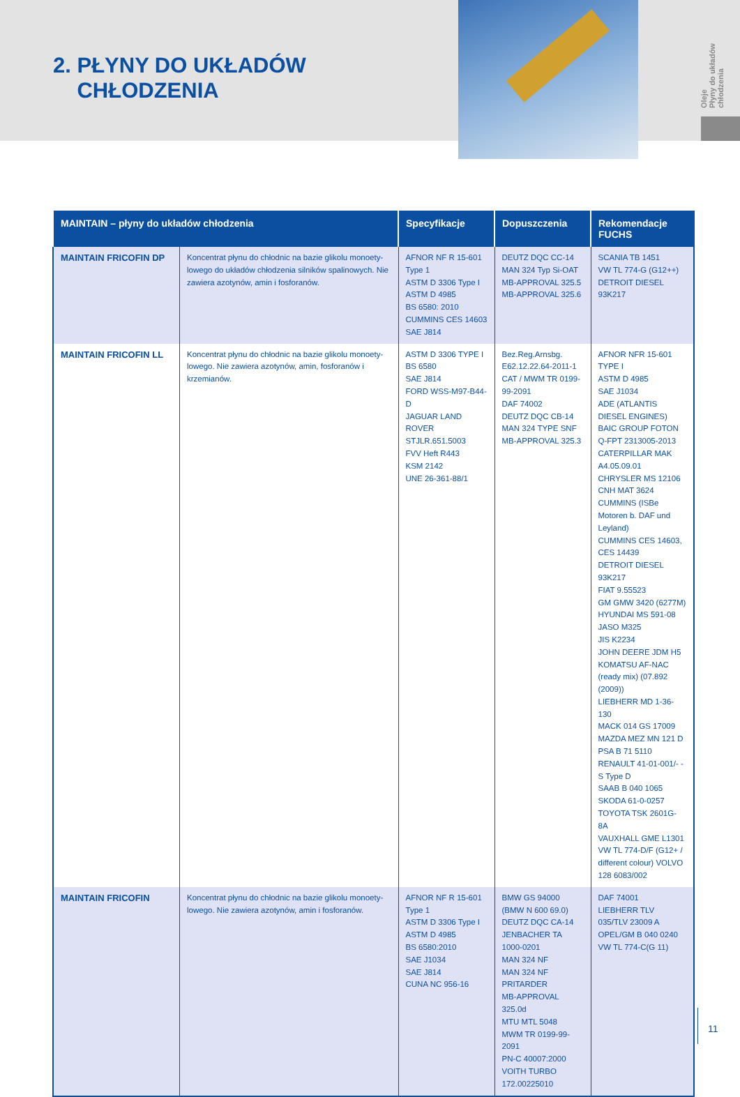Oleje
Płyny do układów chłodzenia
2. PŁYNY DO UKŁADÓW
CHŁODZENIA
| MAINTAIN – płyny do układów chłodzenia | | Specyfikacje | Dopuszczenia | Rekomendacje FUCHS |
| --- | --- | --- | --- | --- |
| MAINTAIN FRICOFIN DP | Koncentrat płynu do chłodnic na bazie glikolu monoety-lowego do układów chłodzenia silników spalinowych. Nie zawiera azotynów, amin i fosforanów. | AFNOR NF R 15-601 Type 1 ASTM D 3306 Type I ASTM D 4985 BS 6580: 2010 CUMMINS CES 14603 SAE J814 | DEUTZ DQC CC-14 MAN 324 Typ Si-OAT MB-APPROVAL 325.5 MB-APPROVAL 325.6 | SCANIA TB 1451 VW TL 774-G (G12++) DETROIT DIESEL 93K217 |
| MAINTAIN FRICOFIN LL | Koncentrat płynu do chłodnic na bazie glikolu monoety-lowego. Nie zawiera azotynów, amin, fosforanów i krzemianów. | ASTM D 3306 TYPE I BS 6580 SAE J814 FORD WSS-M97-B44-D JAGUAR LAND ROVER STJLR.651.5003 FVV Heft R443 KSM 2142 UNE 26-361-88/1 | Bez.Reg.Arnsbg. E62.12.22.64-2011-1 CAT / MWM TR 0199-99-2091 DAF 74002 DEUTZ DQC CB-14 MAN 324 TYPE SNF MB-APPROVAL 325.3 | AFNOR NFR 15-601 TYPE I ASTM D 4985 SAE J1034 ADE (ATLANTIS DIESEL ENGINES) BAIC GROUP FOTON Q-FPT 2313005-2013 CATERPILLAR MAK A4.05.09.01 CHRYSLER MS 12106 CNH MAT 3624 CUMMINS (ISBe Motoren b. DAF und Leyland) CUMMINS CES 14603, CES 14439 DETROIT DIESEL 93K217 FIAT 9.55523 GM GMW 3420 (6277M) HYUNDAI MS 591-08 JASO M325 JIS K2234 JOHN DEERE JDM H5 KOMATSU AF-NAC (ready mix) (07.892 (2009)) LIEBHERR MD 1-36-130 MACK 014 GS 17009 MAZDA MEZ MN 121 D PSA B 71 5110 RENAULT 41-01-001/- -S Type D SAAB B 040 1065 SKODA 61-0-0257 TOYOTA TSK 2601G-8A VAUXHALL GME L1301 VW TL 774-D/F (G12+ / different colour) VOLVO 128 6083/002 |
| MAINTAIN FRICOFIN | Koncentrat płynu do chłodnic na bazie glikolu monoety-lowego. Nie zawiera azotynów, amin i fosforanów. | AFNOR NF R 15-601 Type 1 ASTM D 3306 Type I ASTM D 4985 BS 6580:2010 SAE J1034 SAE J814 CUNA NC 956-16 | BMW GS 94000 (BMW N 600 69.0) DEUTZ DQC CA-14 JENBACHER TA 1000-0201 MAN 324 NF MAN 324 NF PRITARDER MB-APPROVAL 325.0d MTU MTL 5048 MWM TR 0199-99-2091 PN-C 40007:2000 VOITH TURBO 172.00225010 | DAF 74001 LIEBHERR TLV 035/TLV 23009 A OPEL/GM B 040 0240 VW TL 774-C(G 11) |
11